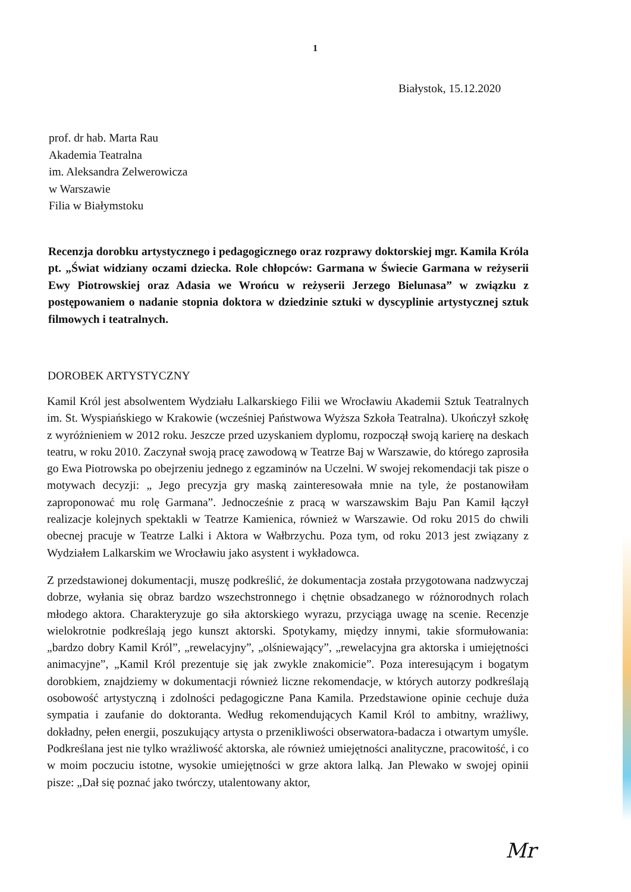1
Białystok, 15.12.2020
prof. dr hab. Marta Rau
Akademia Teatralna
im. Aleksandra Zelwerowicza
w Warszawie
Filia w Białymstoku
Recenzja dorobku artystycznego i pedagogicznego oraz rozprawy doktorskiej mgr. Kamila Króla pt. „Świat widziany oczami dziecka. Role chłopców: Garmana w Świecie Garmana w reżyserii Ewy Piotrowskiej oraz Adasia we Wrońcu w reżyserii Jerzego Bielunasa” w związku z postępowaniem o nadanie stopnia doktora w dziedzinie sztuki w dyscyplinie artystycznej sztuk filmowych i teatralnych.
DOROBEK ARTYSTYCZNY
Kamil Król jest absolwentem Wydziału Lalkarskiego Filii we Wrocławiu Akademii Sztuk Teatralnych im. St. Wyspiańskiego w Krakowie (wcześniej Państwowa Wyższa Szkoła Teatralna). Ukończył szkołę z wyróżnieniem w 2012 roku. Jeszcze przed uzyskaniem dyplomu, rozpoczął swoją karierę na deskach teatru, w roku 2010. Zaczynał swoją pracę zawodową w Teatrze Baj w Warszawie, do którego zaprosiła go Ewa Piotrowska po obejrzeniu jednego z egzaminów na Uczelni. W swojej rekomendacji tak pisze o motywach decyzji: „ Jego precyzja gry maską zainteresowała mnie na tyle, że postanowiłam zaproponować mu rolę Garmana”. Jednocześnie z pracą w warszawskim Baju Pan Kamil łączył realizacje kolejnych spektakli w Teatrze Kamienica, również w Warszawie. Od roku 2015 do chwili obecnej pracuje w Teatrze Lalki i Aktora w Wałbrzychu. Poza tym, od roku 2013 jest związany z Wydziałem Lalkarskim we Wrocławiu jako asystent i wykładowca.
Z przedstawionej dokumentacji, muszę podkreślić, że dokumentacja została przygotowana nadzwyczaj dobrze, wyłania się obraz bardzo wszechstronnego i chętnie obsadzanego w różnorodnych rolach młodego aktora. Charakteryzuje go siła aktorskiego wyrazu, przyciąga uwagę na scenie. Recenzje wielokrotnie podkreślają jego kunszt aktorski. Spotykamy, między innymi, takie sformułowania: „bardzo dobry Kamil Król”, „rewelacyjny”, „olśniewający”, „rewelacyjna gra aktorska i umiejętności animacyjne”, „Kamil Król prezentuje się jak zwykle znakomicie”. Poza interesującym i bogatym dorobkiem, znajdziemy w dokumentacji również liczne rekomendacje, w których autorzy podkreślają osobowość artystyczną i zdolności pedagogiczne Pana Kamila. Przedstawione opinie cechuje duża sympatia i zaufanie do doktoranta. Według rekomendujących Kamil Król to ambitny, wrażliwy, dokładny, pełen energii, poszukujący artysta o przenikliwości obserwatora-badacza i otwartym umyśle. Podkreślana jest nie tylko wrażliwość aktorska, ale również umiejętności analityczne, pracowitość, i co w moim poczuciu istotne, wysokie umiejętności w grze aktora lalką. Jan Plewako w swojej opinii pisze: „Dał się poznać jako twórczy, utalentowany aktor,
Mr